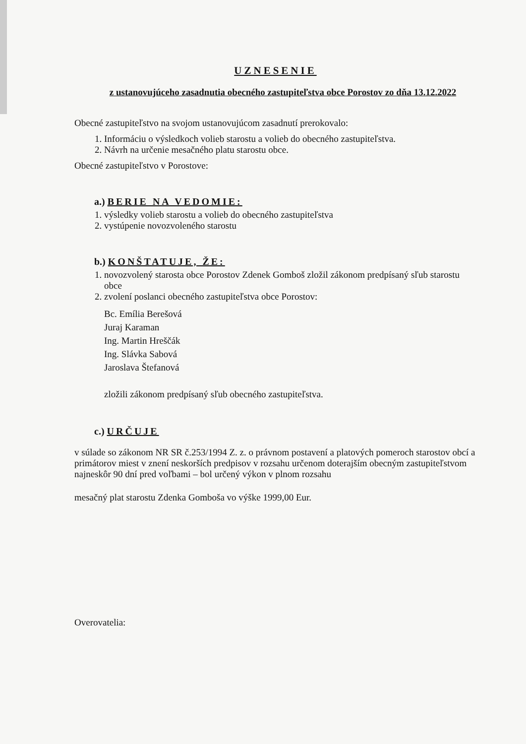UZNESENIE
z ustanovujúceho zasadnutia obecného zastupiteľstva obce Porostov zo dňa 13.12.2022
Obecné zastupiteľstvo na svojom ustanovujúcom zasadnutí prerokovalo:
1. Informáciu o výsledkoch volieb starostu a volieb do obecného zastupiteľstva.
2. Návrh na určenie mesačného platu starostu obce.
Obecné zastupiteľstvo v Porostove:
a.) BERIE NA VEDOMIE:
1. výsledky volieb starostu a volieb do obecného zastupiteľstva
2. vystúpenie novozvoleného starostu
b.) KONŠTATUJE, ŽE:
1. novozvolený starosta obce Porostov Zdenek Gomboš zložil zákonom predpísaný sľub starostu obce
2. zvolení poslanci obecného zastupiteľstva obce Porostov:
Bc. Emília Berešová
Juraj Karaman
Ing. Martin Hreščák
Ing. Slávka Sabová
Jaroslava Štefanová
zložili zákonom predpísaný sľub obecného zastupiteľstva.
c.) URČUJE
v súlade so zákonom NR SR č.253/1994 Z. z. o právnom postavení a platových pomeroch starostov obcí a primátorov miest v znení neskorších predpisov v rozsahu určenom doterajším obecným zastupiteľstvom najneskôr 90 dní pred voľbami – bol určený výkon v plnom rozsahu
mesačný plat starostu Zdenka Gomboša vo výške 1999,00 Eur.
Overovatelia: